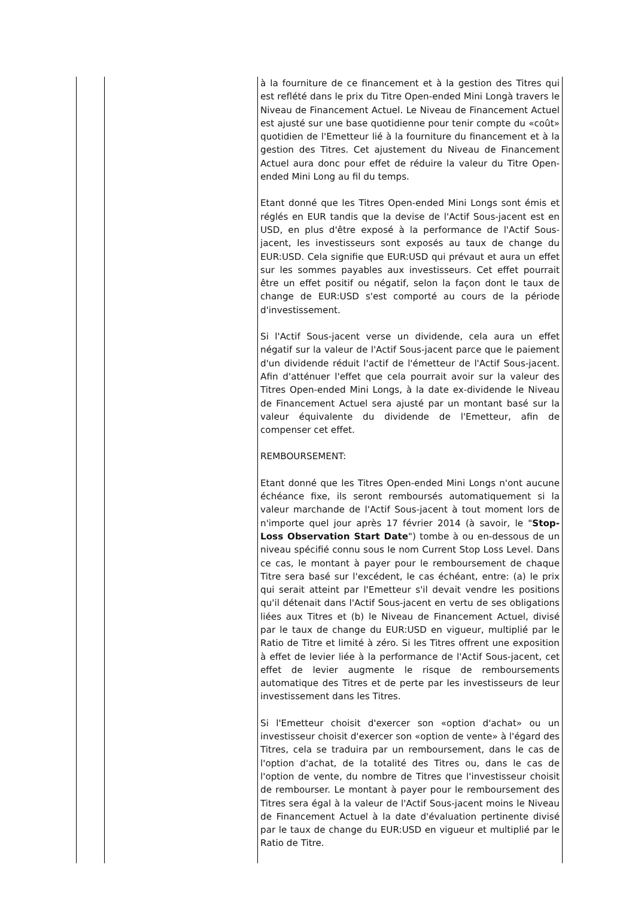| | | à la fourniture de ce financement et à la gestion des Titres qui est reflété dans le prix du Titre Open-ended Mini Longà travers le Niveau de Financement Actuel. Le Niveau de Financement Actuel est ajusté sur une base quotidienne pour tenir compte du «coût» quotidien de l'Emetteur lié à la fourniture du financement et à la gestion des Titres. Cet ajustement du Niveau de Financement Actuel aura donc pour effet de réduire la valeur du Titre Open-ended Mini Long au fil du temps. Etant donné que les Titres Open-ended Mini Longs sont émis et réglés en EUR tandis que la devise de l'Actif Sous-jacent est en USD, en plus d'être exposé à la performance de l'Actif Sous-jacent, les investisseurs sont exposés au taux de change du EUR:USD. Cela signifie que EUR:USD qui prévaut et aura un effet sur les sommes payables aux investisseurs. Cet effet pourrait être un effet positif ou négatif, selon la façon dont le taux de change de EUR:USD s'est comporté au cours de la période d'investissement. Si l'Actif Sous-jacent verse un dividende, cela aura un effet négatif sur la valeur de l'Actif Sous-jacent parce que le paiement d'un dividende réduit l'actif de l'émetteur de l'Actif Sous-jacent. Afin d'atténuer l'effet que cela pourrait avoir sur la valeur des Titres Open-ended Mini Longs, à la date ex-dividende le Niveau de Financement Actuel sera ajusté par un montant basé sur la valeur équivalente du dividende de l'Emetteur, afin de compenser cet effet. REMBOURSEMENT: Etant donné que les Titres Open-ended Mini Longs n'ont aucune échéance fixe, ils seront remboursés automatiquement si la valeur marchande de l'Actif Sous-jacent à tout moment lors de n'importe quel jour après 17 février 2014 (à savoir, le " Stop-Loss Observation Start Date ") tombe à ou en-dessous de un niveau spécifié connu sous le nom Current Stop Loss Level. Dans ce cas, le montant à payer pour le remboursement de chaque Titre sera basé sur l'excédent, le cas échéant, entre: (a) le prix qui serait atteint par l'Emetteur s'il devait vendre les positions qu'il détenait dans l'Actif Sous-jacent en vertu de ses obligations liées aux Titres et (b) le Niveau de Financement Actuel, divisé par le taux de change du EUR:USD en vigueur, multiplié par le Ratio de Titre et limité à zéro. Si les Titres offrent une exposition à effet de levier liée à la performance de l'Actif Sous-jacent, cet effet de levier augmente le risque de remboursements automatique des Titres et de perte par les investisseurs de leur investissement dans les Titres. Si l'Emetteur choisit d'exercer son «option d'achat» ou un investisseur choisit d'exercer son «option de vente» à l'égard des Titres, cela se traduira par un remboursement, dans le cas de l'option d'achat, de la totalité des Titres ou, dans le cas de l'option de vente, du nombre de Titres que l'investisseur choisit de rembourser. Le montant à payer pour le remboursement des Titres sera égal à la valeur de l'Actif Sous-jacent moins le Niveau de Financement Actuel à la date d'évaluation pertinente divisé par le taux de change du EUR:USD en vigueur et multiplié par le Ratio de Titre. |